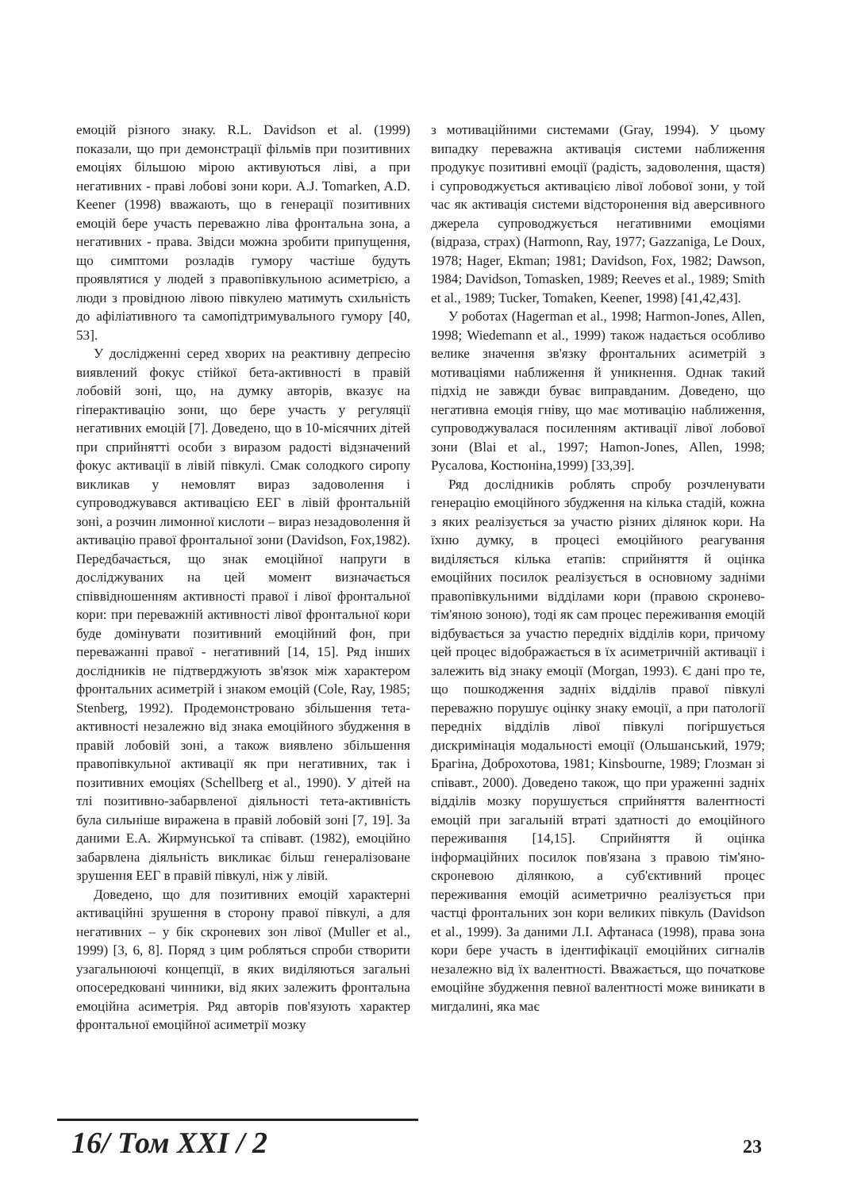емоцій різного знаку. R.L. Davidson et al. (1999) показали, що при демонстрації фільмів при позитивних емоціях більшою мірою активуються ліві, а при негативних - праві лобові зони кори. A.J. Tomarken, A.D. Keener (1998) вважають, що в генерації позитивних емоцій бере участь переважно ліва фронтальна зона, а негативних - права. Звідси можна зробити припущення, що симптоми розладів гумору частіше будуть проявлятися у людей з правопівкульною асиметрією, а люди з провідною лівою півкулею матимуть схильність до афіліативного та самопідтримувального гумору [40, 53].
У дослідженні серед хворих на реактивну депресію виявлений фокус стійкої бета-активності в правій лобовій зоні, що, на думку авторів, вказує на гіперактивацію зони, що бере участь у регуляції негативних емоцій [7]. Доведено, що в 10-місячних дітей при сприйнятті особи з виразом радості відзначений фокус активації в лівій півкулі. Смак солодкого сиропу викликав у немовлят вираз задоволення і супроводжувався активацією ЕЕГ в лівій фронтальній зоні, а розчин лимонної кислоти – вираз незадоволення й активацію правої фронтальної зони (Davidson, Fox,1982). Передбачається, що знак емоційної напруги в досліджуваних на цей момент визначається співвідношенням активності правої і лівої фронтальної кори: при переважній активності лівої фронтальної кори буде домінувати позитивний емоційний фон, при переважанні правої - негативний [14, 15]. Ряд інших дослідників не підтверджують зв'язок між характером фронтальних асиметрій і знаком емоцій (Cole, Ray, 1985; Stenberg, 1992). Продемонстровано збільшення тета-активності незалежно від знака емоційного збудження в правій лобовій зоні, а також виявлено збільшення правопівкульної активації як при негативних, так і позитивних емоціях (Schellberg et al., 1990). У дітей на тлі позитивно-забарвленої діяльності тета-активність була сильніше виражена в правій лобовій зоні [7, 19]. За даними Е.А. Жирмунської та співавт. (1982), емоційно забарвлена діяльність викликає більш генералізоване зрушення ЕЕГ в правій півкулі, ніж у лівій.
Доведено, що для позитивних емоцій характерні активаційні зрушення в сторону правої півкулі, а для негативних – у бік скроневих зон лівої (Muller et al., 1999) [3, 6, 8]. Поряд з цим робляться спроби створити узагальнюючі концепції, в яких виділяються загальні опосередковані чинники, від яких залежить фронтальна емоційна асиметрія. Ряд авторів пов'язують характер фронтальної емоційної асиметрії мозку
з мотиваційними системами (Gray, 1994). У цьому випадку переважна активація системи наближення продукує позитивні емоції (радість, задоволення, щастя) і супроводжується активацією лівої лобової зони, у той час як активація системи відсторонення від аверсивного джерела супроводжується негативними емоціями (відраза, страх) (Harmonn, Ray, 1977; Gazzaniga, Le Doux, 1978; Hager, Ekman; 1981; Davidson, Fox, 1982; Dawson, 1984; Davidson, Tomasken, 1989; Reeves et al., 1989; Smith et al., 1989; Tucker, Tomaken, Keener, 1998) [41,42,43].
У роботах (Hagerman et al., 1998; Harmon-Jones, Allen, 1998; Wiedemann et al., 1999) також надається особливо велике значення зв'язку фронтальних асиметрій з мотиваціями наближення й уникнення. Однак такий підхід не завжди буває виправданим. Доведено, що негативна емоція гніву, що має мотивацію наближення, супроводжувалася посиленням активації лівої лобової зони (Blai et al., 1997; Hamon-Jones, Allen, 1998; Русалова, Костюніна,1999) [33,39].
Ряд дослідників роблять спробу розчленувати генерацію емоційного збудження на кілька стадій, кожна з яких реалізується за участю різних ділянок кори. На їхню думку, в процесі емоційного реагування виділяється кілька етапів: сприйняття й оцінка емоційних посилок реалізується в основному задніми правопівкульними відділами кори (правою скронево-тім'яною зоною), тоді як сам процес переживання емоцій відбувається за участю передніх відділів кори, причому цей процес відображається в їх асиметричній активації і залежить від знаку емоції (Morgan, 1993). Є дані про те, що пошкодження задніх відділів правої півкулі переважно порушує оцінку знаку емоції, а при патології передніх відділів лівої півкулі погіршується дискримінація модальності емоції (Ольшанський, 1979; Брагіна, Доброхотова, 1981; Kinsbourne, 1989; Глозман зі співавт., 2000). Доведено також, що при ураженні задніх відділів мозку порушується сприйняття валентності емоцій при загальній втраті здатності до емоційного переживання [14,15]. Сприйняття й оцінка інформаційних посилок пов'язана з правою тім'яно-скроневою ділянкою, а суб'єктивний процес переживання емоцій асиметрично реалізується при частці фронтальних зон кори великих півкуль (Davidson et al., 1999). За даними Л.І. Афтанаса (1998), права зона кори бере участь в ідентифікації емоційних сигналів незалежно від їх валентності. Вважається, що початкове емоційне збудження певної валентності може виникати в мигдалині, яка має
16/ Том XXI / 2 23